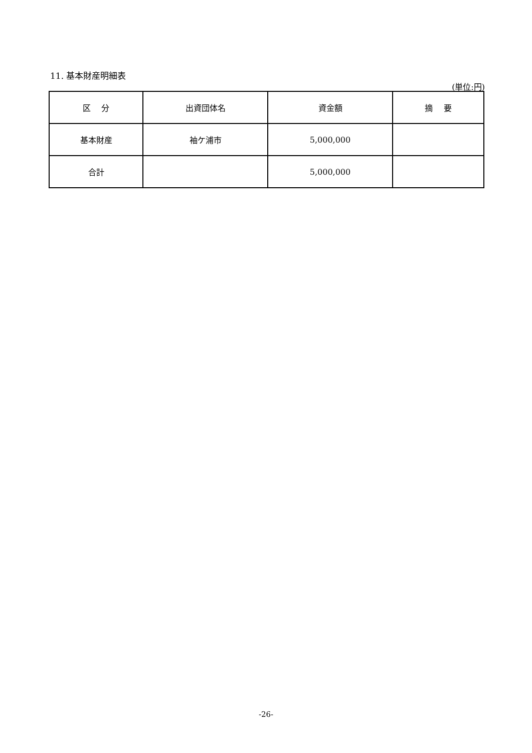11. 基本財産明細表
(単位:円)
| 区 分 | 出資団体名 | 資金額 | 摘 要 |
| --- | --- | --- | --- |
| 基本財産 | 袖ケ浦市 | 5,000,000 | |
| 合計 | | 5,000,000 | |
-26-